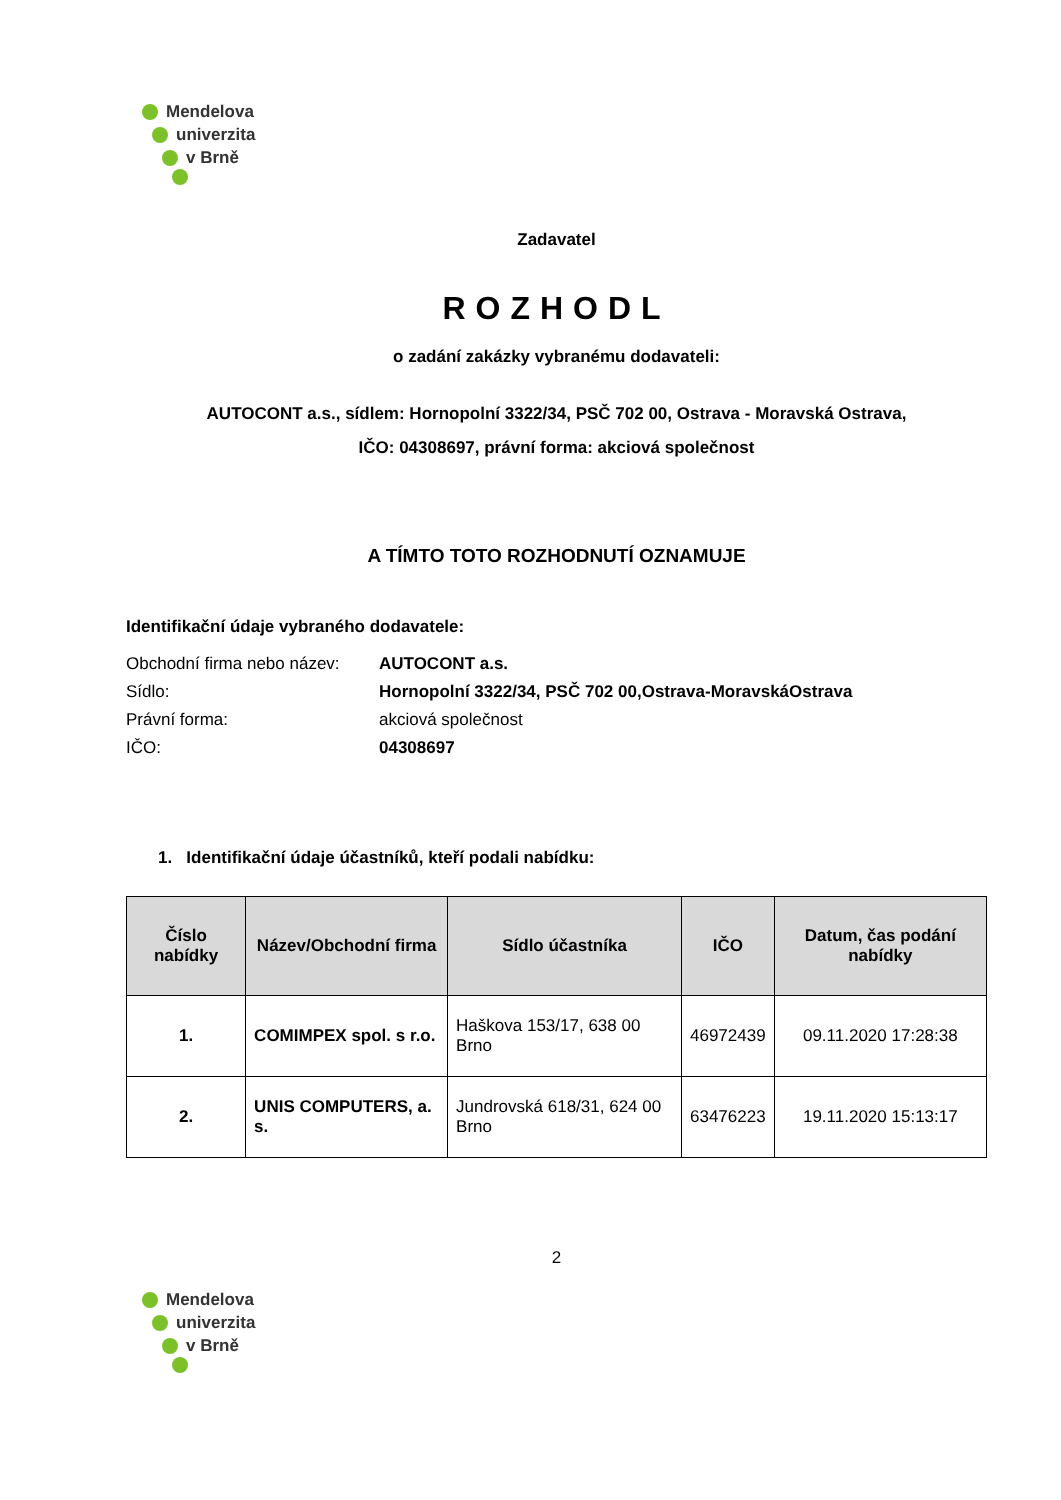Mendelova
univerzita
v Brně
Zadavatel
ROZHODL
o zadání zakázky vybranému dodavateli:
AUTOCONT a.s., sídlem: Hornopolní 3322/34, PSČ 702 00, Ostrava - Moravská Ostrava,
IČO: 04308697, právní forma: akciová společnost
A TÍMTO TOTO ROZHODNUTÍ OZNAMUJE
Identifikační údaje vybraného dodavatele:
Obchodní firma nebo název: AUTOCONT a.s.
Sídlo: Hornopolní 3322/34, PSČ 702 00,Ostrava-MoravskáOstrava
Právní forma: akciová společnost
IČO: 04308697
1. Identifikační údaje účastníků, kteří podali nabídku:
| Číslo nabídky | Název/Obchodní firma | Sídlo účastníka | IČO | Datum, čas podání nabídky |
| --- | --- | --- | --- | --- |
| 1. | COMIMPEX spol. s r.o. | Haškova 153/17, 638 00 Brno | 46972439 | 09.11.2020 17:28:38 |
| 2. | UNIS COMPUTERS, a. s. | Jundrovská 618/31, 624 00 Brno | 63476223 | 19.11.2020 15:13:17 |
2
Mendelova
univerzita
v Brně